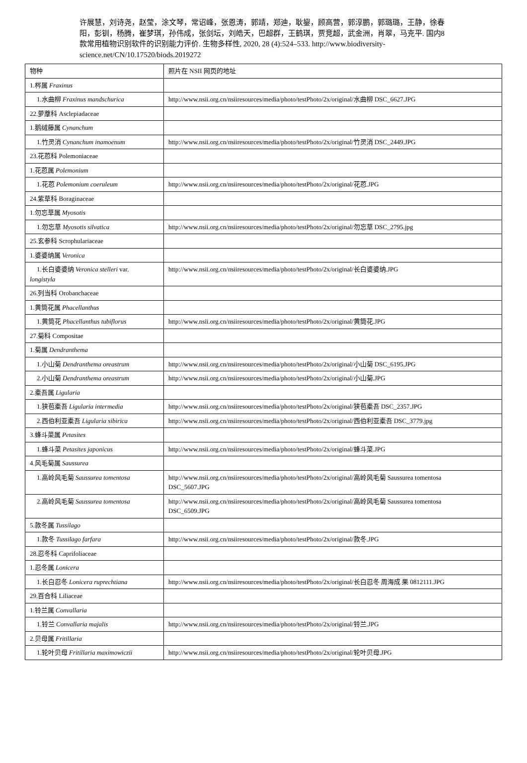许展慧，刘诗尧，赵莹，涂文琴，常诏峰，张恩涛，郭靖，郑迪，耿鋆，顾高营，郭淳鹏，郭璐璐，王静，徐春阳，彭钏，杨腾，崔梦琪，孙伟成，张剑坛，刘皓天，巴超群，王鹤琪，贾竞超，武金洲，肖翠，马克平. 国内8 款常用植物识别软件的识别能力评价. 生物多样性, 2020, 28 (4):524–533. http://www.biodiversity-science.net/CN/10.17520/biods.2019272
| 物种 | 照片在 NSII 网页的地址 |
| 1.梣属 Fraxinus | |
| 1.水曲柳 Fraxinus mandschurica | http://www.nsii.org.cn/nsiiresources/media/photo/testPhoto/2x/original/水曲柳 DSC_6627.JPG |
| 22.萝藦科 Asclepiadaceae | |
| 1.鹅绒藤属 Cynanchum | |
| 1.竹灵消 Cynanchum inamoenum | http://www.nsii.org.cn/nsiiresources/media/photo/testPhoto/2x/original/竹灵消 DSC_2449.JPG |
| 23.花荵科 Polemoniaceae | |
| 1.花荵属 Polemonium | |
| 1.花荵 Polemonium coeruleum | http://www.nsii.org.cn/nsiiresources/media/photo/testPhoto/2x/original/花荵.JPG |
| 24.紫草科 Boraginaceae | |
| 1.勿忘草属 Myosotis | |
| 1.勿忘草 Myosotis silvatica | http://www.nsii.org.cn/nsiiresources/media/photo/testPhoto/2x/original/勿忘草 DSC_2795.jpg |
| 25.玄参科 Scrophulariaceae | |
| 1.婆婆纳属 Veronica | |
| 1.长白婆婆纳 Veronica stelleri var. longistyla | http://www.nsii.org.cn/nsiiresources/media/photo/testPhoto/2x/original/长白婆婆纳.JPG |
| 26.列当科 Orobanchaceae | |
| 1.黄筒花属 Phacellanthus | |
| 1.黄筒花 Phacellanthus tubiflorus | http://www.nsii.org.cn/nsiiresources/media/photo/testPhoto/2x/original/黄筒花.JPG |
| 27.菊科 Compositae | |
| 1.菊属 Dendranthema | |
| 1.小山菊 Dendranthema oreastrum | http://www.nsii.org.cn/nsiiresources/media/photo/testPhoto/2x/original/小山菊 DSC_6195.JPG |
| 2.小山菊 Dendranthema oreastrum | http://www.nsii.org.cn/nsiiresources/media/photo/testPhoto/2x/original/小山菊.JPG |
| 2.橐吾属 Ligularia | |
| 1.狭苞橐吾 Ligularia intermedia | http://www.nsii.org.cn/nsiiresources/media/photo/testPhoto/2x/original/狭苞橐吾 DSC_2357.JPG |
| 2.西伯利亚橐吾 Ligularia sibirica | http://www.nsii.org.cn/nsiiresources/media/photo/testPhoto/2x/original/西伯利亚橐吾 DSC_3779.jpg |
| 3.蜂斗菜属 Petasites | |
| 1.蜂斗菜 Petasites japonicus | http://www.nsii.org.cn/nsiiresources/media/photo/testPhoto/2x/original/蜂斗菜.JPG |
| 4.风毛菊属 Saussurea | |
| 1.高岭风毛菊 Saussurea tomentosa | http://www.nsii.org.cn/nsiiresources/media/photo/testPhoto/2x/original/高岭风毛菊 Saussurea tomentosa DSC_5607.JPG |
| 2.高岭风毛菊 Saussurea tomentosa | http://www.nsii.org.cn/nsiiresources/media/photo/testPhoto/2x/original/高岭风毛菊 Saussurea tomentosa DSC_6509.JPG |
| 5.款冬属 Tussilago | |
| 1.款冬 Tussilago farfara | http://www.nsii.org.cn/nsiiresources/media/photo/testPhoto/2x/original/款冬.JPG |
| 28.忍冬科 Caprifoliaceae | |
| 1.忍冬属 Lonicera | |
| 1.长白忍冬 Lonicera ruprechtiana | http://www.nsii.org.cn/nsiiresources/media/photo/testPhoto/2x/original/长白忍冬 周海成 果 0812111.JPG |
| 29.百合科 Liliaceae | |
| 1.铃兰属 Convallaria | |
| 1.铃兰 Convallaria majalis | http://www.nsii.org.cn/nsiiresources/media/photo/testPhoto/2x/original/铃兰.JPG |
| 2.贝母属 Fritillaria | |
| 1.轮叶贝母 Fritillaria maximowiczii | http://www.nsii.org.cn/nsiiresources/media/photo/testPhoto/2x/original/轮叶贝母.JPG |